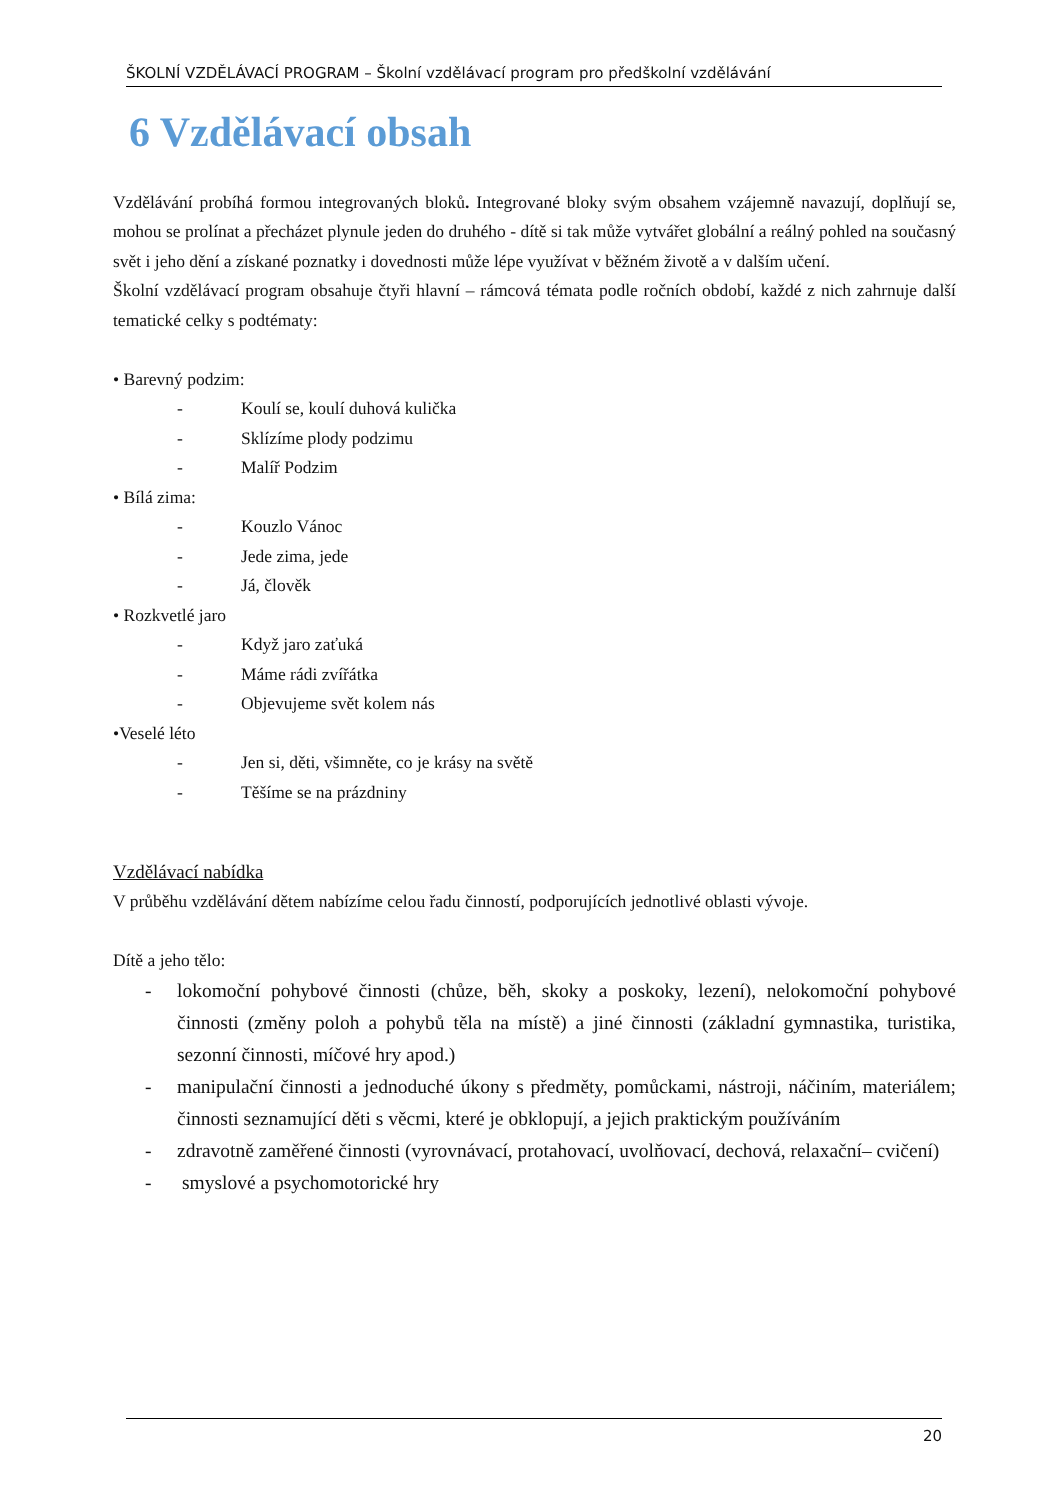ŠKOLNÍ VZDĚLÁVACÍ PROGRAM – Školní vzdělávací program pro předškolní vzdělávání
6 Vzdělávací obsah
Vzdělávání probíhá formou integrovaných bloků. Integrované bloky svým obsahem vzájemně navazují, doplňují se, mohou se prolínat a přecházet plynule jeden do druhého - dítě si tak může vytvářet globální a reálný pohled na současný svět i jeho dění a získané poznatky i dovednosti může lépe využívat v běžném životě a v dalším učení.
Školní vzdělávací program obsahuje čtyři hlavní – rámcová témata podle ročních období, každé z nich zahrnuje další tematické celky s podtématy:
• Barevný podzim:
- Koulí se, koulí duhová kulička
- Sklízíme plody podzimu
- Malíř Podzim
• Bílá zima:
- Kouzlo Vánoc
- Jede zima, jede
- Já, člověk
• Rozkvetlé jaro
- Když jaro zaťuká
- Máme rádi zvířátka
- Objevujeme svět kolem nás
•Veselé léto
- Jen si, děti, všimněte, co je krásy na světě
- Těšíme se na prázdniny
Vzdělávací nabídka
V průběhu vzdělávání dětem nabízíme celou řadu činností, podporujících jednotlivé oblasti vývoje.
Dítě a jeho tělo:
- lokomoční pohybové činnosti (chůze, běh, skoky a poskoky, lezení), nelokomoční pohybové činnosti (změny poloh a pohybů těla na místě) a jiné činnosti (základní gymnastika, turistika, sezonní činnosti, míčové hry apod.)
- manipulační činnosti a jednoduché úkony s předměty, pomůckami, nástroji, náčiním, materiálem; činnosti seznamující děti s věcmi, které je obklopují, a jejich praktickým používáním
- zdravotně zaměřené činnosti (vyrovnávací, protahovací, uvolňovací, dechová, relaxační– cvičení)
- smyslové a psychomotorické hry
20